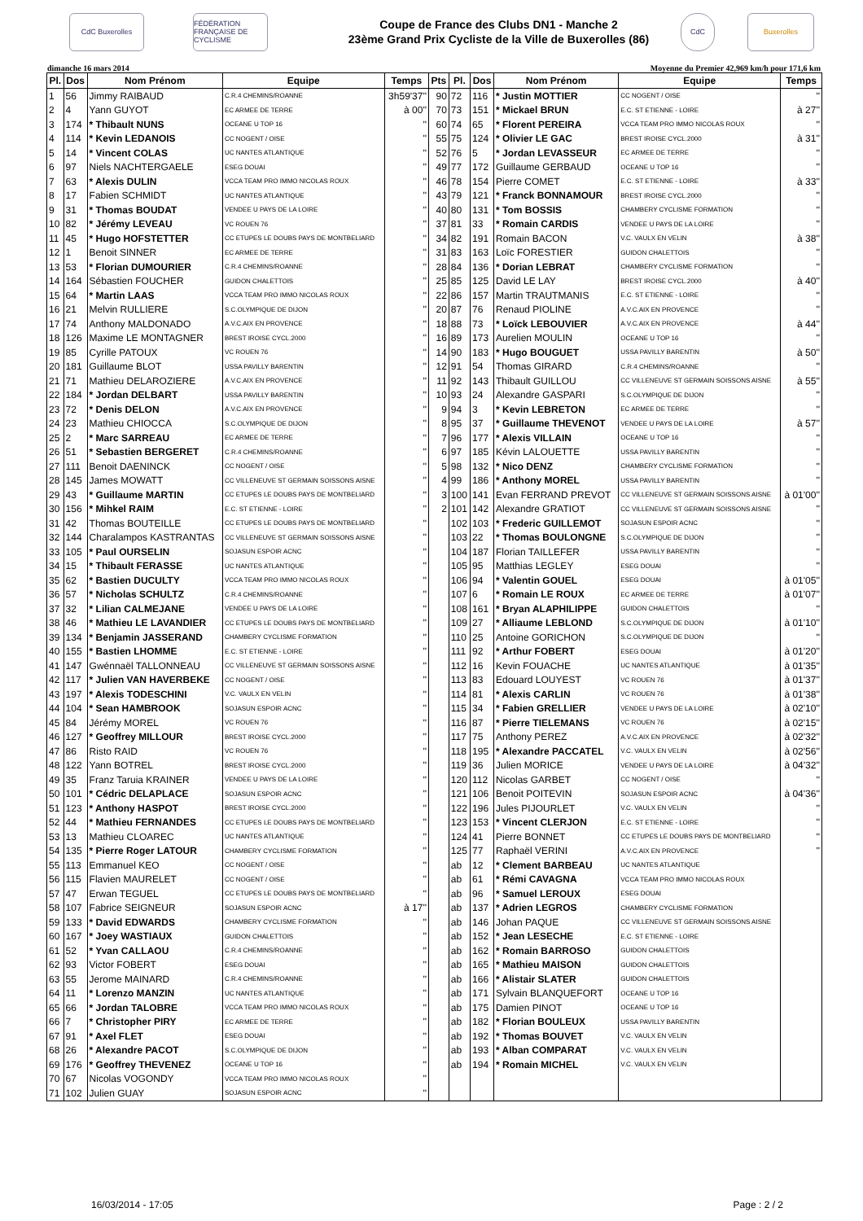CdC Buxerolles
FÉDÉRATION FRANÇAISE DE CYCLISME
Coupe de France des Clubs DN1 - Manche 2
23ème Grand Prix Cycliste de la Ville de Buxerolles (86)
CdC Buxerolles
dimanche 16 mars 2014 Moyenne du Premier 42,969 km/h pour 171,6 km
| Pl. | Dos | Nom Prénom | Equipe | Temps | Pts | Pl. | Dos | Nom Prénom | Equipe | Temps |
| --- | --- | --- | --- | --- | --- | --- | --- | --- | --- | --- |
| 1 | 56 | Jimmy RAIBAUD | C.R.4 CHEMINS/ROANNE | 3h59'37'' | 90 | 72 | 116 | * Justin MOTTIER | CC NOGENT / OISE | '' |
| 2 | 4 | Yann GUYOT | EC ARMEE DE TERRE | à 00'' | 70 | 73 | 151 | * Mickael BRUN | E.C. ST ETIENNE - LOIRE | à 27'' |
| 3 | 174 | * Thibault NUNS | OCEANE U TOP 16 | '' | 60 | 74 | 65 | * Florent PEREIRA | VCCA TEAM PRO IMMO NICOLAS ROUX | '' |
| 4 | 114 | * Kevin LEDANOIS | CC NOGENT / OISE | '' | 55 | 75 | 124 | * Olivier LE GAC | BREST IROISE CYCL.2000 | à 31'' |
| 5 | 14 | * Vincent COLAS | UC NANTES ATLANTIQUE | '' | 52 | 76 | 5 | * Jordan LEVASSEUR | EC ARMEE DE TERRE | '' |
| 6 | 97 | Niels NACHTERGAELE | ESEG DOUAI | '' | 49 | 77 | 172 | Guillaume GERBAUD | OCEANE U TOP 16 | '' |
| 7 | 63 | * Alexis DULIN | VCCA TEAM PRO IMMO NICOLAS ROUX | '' | 46 | 78 | 154 | Pierre COMET | E.C. ST ETIENNE - LOIRE | à 33'' |
| 8 | 17 | Fabien SCHMIDT | UC NANTES ATLANTIQUE | '' | 43 | 79 | 121 | * Franck BONNAMOUR | BREST IROISE CYCL.2000 | '' |
| 9 | 31 | * Thomas BOUDAT | VENDEE U PAYS DE LA LOIRE | '' | 40 | 80 | 131 | * Tom BOSSIS | CHAMBERY CYCLISME FORMATION | '' |
| 10 | 82 | * Jérémy LEVEAU | VC ROUEN 76 | '' | 37 | 81 | 33 | * Romain CARDIS | VENDEE U PAYS DE LA LOIRE | '' |
| 11 | 45 | * Hugo HOFSTETTER | CC ETUPES LE DOUBS PAYS DE MONTBELIARD | '' | 34 | 82 | 191 | Romain BACON | V.C. VAULX EN VELIN | à 38'' |
| 12 | 1 | Benoit SINNER | EC ARMEE DE TERRE | '' | 31 | 83 | 163 | Loïc FORESTIER | GUIDON CHALETTOIS | '' |
| 13 | 53 | * Florian DUMOURIER | C.R.4 CHEMINS/ROANNE | '' | 28 | 84 | 136 | * Dorian LEBRAT | CHAMBERY CYCLISME FORMATION | '' |
| 14 | 164 | Sébastien FOUCHER | GUIDON CHALETTOIS | '' | 25 | 85 | 125 | David LE LAY | BREST IROISE CYCL.2000 | à 40'' |
| 15 | 64 | * Martin LAAS | VCCA TEAM PRO IMMO NICOLAS ROUX | '' | 22 | 86 | 157 | Martin TRAUTMANIS | E.C. ST ETIENNE - LOIRE | '' |
| 16 | 21 | Melvin RULLIERE | S.C.OLYMPIQUE DE DIJON | '' | 20 | 87 | 76 | Renaud PIOLINE | A.V.C.AIX EN PROVENCE | '' |
| 17 | 74 | Anthony MALDONADO | A.V.C.AIX EN PROVENCE | '' | 18 | 88 | 73 | * Loïck LEBOUVIER | A.V.C.AIX EN PROVENCE | à 44'' |
| 18 | 126 | Maxime LE MONTAGNER | BREST IROISE CYCL.2000 | '' | 16 | 89 | 173 | Aurelien MOULIN | OCEANE U TOP 16 | '' |
| 19 | 85 | Cyrille PATOUX | VC ROUEN 76 | '' | 14 | 90 | 183 | * Hugo BOUGUET | USSA PAVILLY BARENTIN | à 50'' |
| 20 | 181 | Guillaume BLOT | USSA PAVILLY BARENTIN | '' | 12 | 91 | 54 | Thomas GIRARD | C.R.4 CHEMINS/ROANNE | '' |
| 21 | 71 | Mathieu DELAROZIERE | A.V.C.AIX EN PROVENCE | '' | 11 | 92 | 143 | Thibault GUILLOU | CC VILLENEUVE ST GERMAIN SOISSONS AISNE | à 55'' |
| 22 | 184 | * Jordan DELBART | USSA PAVILLY BARENTIN | '' | 10 | 93 | 24 | Alexandre GASPARI | S.C.OLYMPIQUE DE DIJON | '' |
| 23 | 72 | * Denis DELON | A.V.C.AIX EN PROVENCE | '' | 9 | 94 | 3 | * Kevin LEBRETON | EC ARMEE DE TERRE | '' |
| 24 | 23 | Mathieu CHIOCCA | S.C.OLYMPIQUE DE DIJON | '' | 8 | 95 | 37 | * Guillaume THEVENOT | VENDEE U PAYS DE LA LOIRE | à 57'' |
| 25 | 2 | * Marc SARREAU | EC ARMEE DE TERRE | '' | 7 | 96 | 177 | * Alexis VILLAIN | OCEANE U TOP 16 | '' |
| 26 | 51 | * Sebastien BERGERET | C.R.4 CHEMINS/ROANNE | '' | 6 | 97 | 185 | Kévin LALOUETTE | USSA PAVILLY BARENTIN | '' |
| 27 | 111 | Benoit DAENINCK | CC NOGENT / OISE | '' | 5 | 98 | 132 | * Nico DENZ | CHAMBERY CYCLISME FORMATION | '' |
| 28 | 145 | James MOWATT | CC VILLENEUVE ST GERMAIN SOISSONS AISNE | '' | 4 | 99 | 186 | * Anthony MOREL | USSA PAVILLY BARENTIN | '' |
| 29 | 43 | * Guillaume MARTIN | CC ETUPES LE DOUBS PAYS DE MONTBELIARD | '' | 3 | 100 | 141 | Evan FERRAND PREVOT | CC VILLENEUVE ST GERMAIN SOISSONS AISNE | à 01'00'' |
| 30 | 156 | * Mihkel RAIM | E.C. ST ETIENNE - LOIRE | '' | 2 | 101 | 142 | Alexandre GRATIOT | CC VILLENEUVE ST GERMAIN SOISSONS AISNE | '' |
| 31 | 42 | Thomas BOUTEILLE | CC ETUPES LE DOUBS PAYS DE MONTBELIARD | '' | | 102 | 103 | * Frederic GUILLEMOT | SOJASUN ESPOIR ACNC | '' |
| 32 | 144 | Charalampos KASTRANTAS | CC VILLENEUVE ST GERMAIN SOISSONS AISNE | '' | | 103 | 22 | * Thomas BOULONGNE | S.C.OLYMPIQUE DE DIJON | '' |
| 33 | 105 | * Paul OURSELIN | SOJASUN ESPOIR ACNC | '' | | 104 | 187 | Florian TAILLEFER | USSA PAVILLY BARENTIN | '' |
| 34 | 15 | * Thibault FERASSE | UC NANTES ATLANTIQUE | '' | | 105 | 95 | Matthias LEGLEY | ESEG DOUAI | '' |
| 35 | 62 | * Bastien DUCULTY | VCCA TEAM PRO IMMO NICOLAS ROUX | '' | | 106 | 94 | * Valentin GOUEL | ESEG DOUAI | à 01'05'' |
| 36 | 57 | * Nicholas SCHULTZ | C.R.4 CHEMINS/ROANNE | '' | | 107 | 6 | * Romain LE ROUX | EC ARMEE DE TERRE | à 01'07'' |
| 37 | 32 | * Lilian CALMEJANE | VENDEE U PAYS DE LA LOIRE | '' | | 108 | 161 | * Bryan ALAPHILIPPE | GUIDON CHALETTOIS | '' |
| 38 | 46 | * Mathieu LE LAVANDIER | CC ETUPES LE DOUBS PAYS DE MONTBELIARD | '' | | 109 | 27 | * Alliaume LEBLOND | S.C.OLYMPIQUE DE DIJON | à 01'10'' |
| 39 | 134 | * Benjamin JASSERAND | CHAMBERY CYCLISME FORMATION | '' | | 110 | 25 | Antoine GORICHON | S.C.OLYMPIQUE DE DIJON | '' |
| 40 | 155 | * Bastien LHOMME | E.C. ST ETIENNE - LOIRE | '' | | 111 | 92 | * Arthur FOBERT | ESEG DOUAI | à 01'20'' |
| 41 | 147 | Gwénnaël TALLONNEAU | CC VILLENEUVE ST GERMAIN SOISSONS AISNE | '' | | 112 | 16 | Kevin FOUACHE | UC NANTES ATLANTIQUE | à 01'35'' |
| 42 | 117 | * Julien VAN HAVERBEKE | CC NOGENT / OISE | '' | | 113 | 83 | Edouard LOUYEST | VC ROUEN 76 | à 01'37'' |
| 43 | 197 | * Alexis TODESCHINI | V.C. VAULX EN VELIN | '' | | 114 | 81 | * Alexis CARLIN | VC ROUEN 76 | à 01'38'' |
| 44 | 104 | * Sean HAMBROOK | SOJASUN ESPOIR ACNC | '' | | 115 | 34 | * Fabien GRELLIER | VENDEE U PAYS DE LA LOIRE | à 02'10'' |
| 45 | 84 | Jérémy MOREL | VC ROUEN 76 | '' | | 116 | 87 | * Pierre TIELEMANS | VC ROUEN 76 | à 02'15'' |
| 46 | 127 | * Geoffrey MILLOUR | BREST IROISE CYCL.2000 | '' | | 117 | 75 | Anthony PEREZ | A.V.C.AIX EN PROVENCE | à 02'32'' |
| 47 | 86 | Risto RAID | VC ROUEN 76 | '' | | 118 | 195 | * Alexandre PACCATEL | V.C. VAULX EN VELIN | à 02'56'' |
| 48 | 122 | Yann BOTREL | BREST IROISE CYCL.2000 | '' | | 119 | 36 | Julien MORICE | VENDEE U PAYS DE LA LOIRE | à 04'32'' |
| 49 | 35 | Franz Taruia KRAINER | VENDEE U PAYS DE LA LOIRE | '' | | 120 | 112 | Nicolas GARBET | CC NOGENT / OISE | '' |
| 50 | 101 | * Cédric DELAPLACE | SOJASUN ESPOIR ACNC | '' | | 121 | 106 | Benoit POITEVIN | SOJASUN ESPOIR ACNC | à 04'36'' |
| 51 | 123 | * Anthony HASPOT | BREST IROISE CYCL.2000 | '' | | 122 | 196 | Jules PIJOURLET | V.C. VAULX EN VELIN | '' |
| 52 | 44 | * Mathieu FERNANDES | CC ETUPES LE DOUBS PAYS DE MONTBELIARD | '' | | 123 | 153 | * Vincent CLERJON | E.C. ST ETIENNE - LOIRE | '' |
| 53 | 13 | Mathieu CLOAREC | UC NANTES ATLANTIQUE | '' | | 124 | 41 | Pierre BONNET | CC ETUPES LE DOUBS PAYS DE MONTBELIARD | '' |
| 54 | 135 | * Pierre Roger LATOUR | CHAMBERY CYCLISME FORMATION | '' | | 125 | 77 | Raphaël VERINI | A.V.C.AIX EN PROVENCE | '' |
| 55 | 113 | Emmanuel KEO | CC NOGENT / OISE | '' | | ab | 12 | * Clement BARBEAU | UC NANTES ATLANTIQUE | |
| 56 | 115 | Flavien MAURELET | CC NOGENT / OISE | '' | | ab | 61 | * Rémi CAVAGNA | VCCA TEAM PRO IMMO NICOLAS ROUX | |
| 57 | 47 | Erwan TEGUEL | CC ETUPES LE DOUBS PAYS DE MONTBELIARD | '' | | ab | 96 | * Samuel LEROUX | ESEG DOUAI | |
| 58 | 107 | Fabrice SEIGNEUR | SOJASUN ESPOIR ACNC | à 17'' | | ab | 137 | * Adrien LEGROS | CHAMBERY CYCLISME FORMATION | |
| 59 | 133 | * David EDWARDS | CHAMBERY CYCLISME FORMATION | '' | | ab | 146 | Johan PAQUE | CC VILLENEUVE ST GERMAIN SOISSONS AISNE | |
| 60 | 167 | * Joey WASTIAUX | GUIDON CHALETTOIS | '' | | ab | 152 | * Jean LESECHE | E.C. ST ETIENNE - LOIRE | |
| 61 | 52 | * Yvan CALLAOU | C.R.4 CHEMINS/ROANNE | '' | | ab | 162 | * Romain BARROSO | GUIDON CHALETTOIS | |
| 62 | 93 | Victor FOBERT | ESEG DOUAI | '' | | ab | 165 | * Mathieu MAISON | GUIDON CHALETTOIS | |
| 63 | 55 | Jerome MAINARD | C.R.4 CHEMINS/ROANNE | '' | | ab | 166 | * Alistair SLATER | GUIDON CHALETTOIS | |
| 64 | 11 | * Lorenzo MANZIN | UC NANTES ATLANTIQUE | '' | | ab | 171 | Sylvain BLANQUEFORT | OCEANE U TOP 16 | |
| 65 | 66 | * Jordan TALOBRE | VCCA TEAM PRO IMMO NICOLAS ROUX | '' | | ab | 175 | Damien PINOT | OCEANE U TOP 16 | |
| 66 | 7 | * Christopher PIRY | EC ARMEE DE TERRE | '' | | ab | 182 | * Florian BOULEUX | USSA PAVILLY BARENTIN | |
| 67 | 91 | * Axel FLET | ESEG DOUAI | '' | | ab | 192 | * Thomas BOUVET | V.C. VAULX EN VELIN | |
| 68 | 26 | * Alexandre PACOT | S.C.OLYMPIQUE DE DIJON | '' | | ab | 193 | * Alban COMPARAT | V.C. VAULX EN VELIN | |
| 69 | 176 | * Geoffrey THEVENEZ | OCEANE U TOP 16 | '' | | ab | 194 | * Romain MICHEL | V.C. VAULX EN VELIN | |
| 70 | 67 | Nicolas VOGONDY | VCCA TEAM PRO IMMO NICOLAS ROUX | '' | | | | | | |
| 71 | 102 | Julien GUAY | SOJASUN ESPOIR ACNC | '' | | | | | | |
16/03/2014 - 17:05 Page : 2 / 2